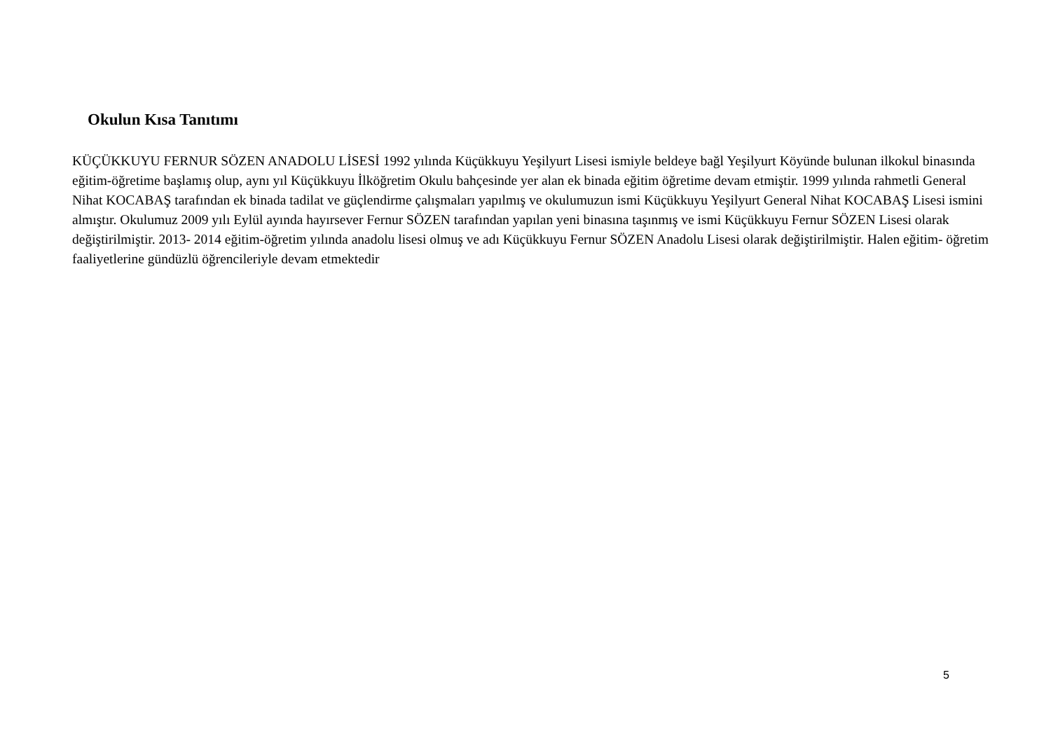Okulun Kısa Tanıtımı
KÜÇÜKKUYU FERNUR SÖZEN ANADOLU LİSESİ 1992 yılında Küçükkuyu Yeşilyurt Lisesi ismiyle beldeye bağl Yeşilyurt Köyünde bulunan ilkokul binasında eğitim-öğretime başlamış olup, aynı yıl Küçükkuyu İlköğretim Okulu bahçesinde yer alan ek binada eğitim öğretime devam etmiştir. 1999 yılında rahmetli General Nihat KOCABAŞ tarafından ek binada tadilat ve güçlendirme çalışmaları yapılmış ve okulumuzun ismi Küçükkuyu Yeşilyurt General Nihat KOCABAŞ Lisesi ismini almıştır. Okulumuz 2009 yılı Eylül ayında hayırsever Fernur SÖZEN tarafından yapılan yeni binasına taşınmış ve ismi Küçükkuyu Fernur SÖZEN Lisesi olarak değiştirilmiştir. 2013- 2014 eğitim-öğretim yılında anadolu lisesi olmuş ve adı Küçükkuyu Fernur SÖZEN Anadolu Lisesi olarak değiştirilmiştir. Halen eğitim- öğretim faaliyetlerine gündüzlü öğrencileriyle devam etmektedir
5